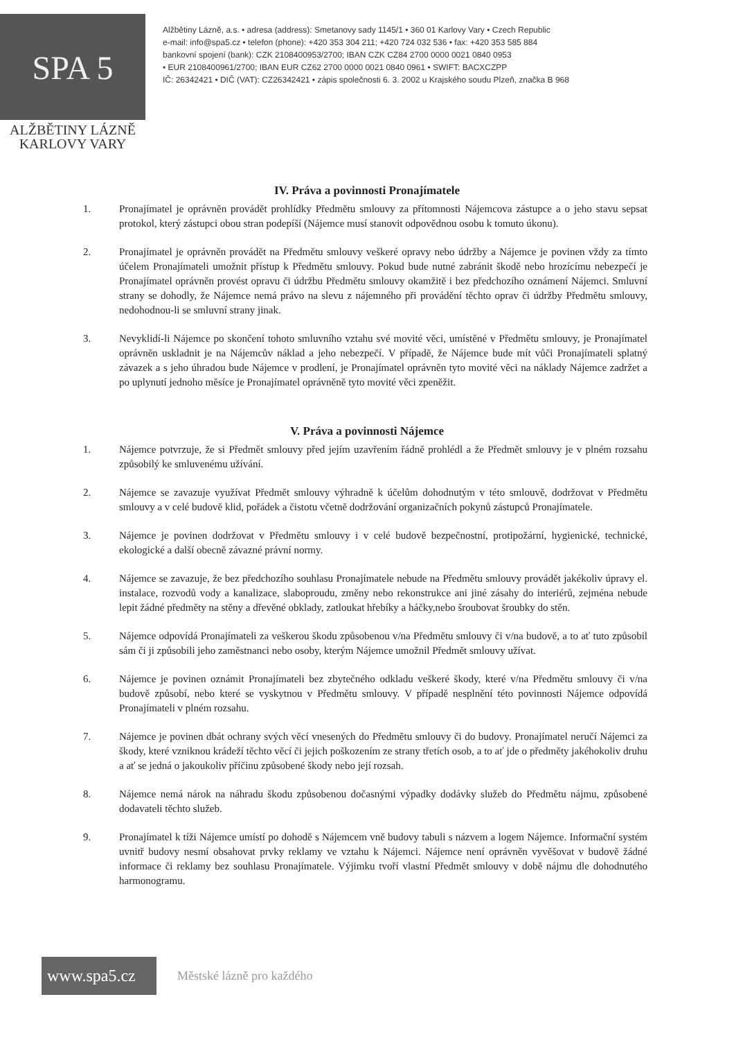SPA 5
ALŽBĚTINY LÁZNĚ
KARLOVY VARY
Alžbětiny Lázně, a.s. • adresa (address): Smetanovy sady 1145/1 • 360 01 Karlovy Vary • Czech Republic
e-mail: info@spa5.cz • telefon (phone): +420 353 304 211; +420 724 032 536 • fax: +420 353 585 884
bankovní spojení (bank): CZK 2108400953/2700; IBAN CZK CZ84 2700 0000 0021 0840 0953
• EUR 2108400961/2700; IBAN EUR CZ62 2700 0000 0021 0840 0961 • SWIFT: BACXCZPP
IČ: 26342421 • DIČ (VAT): CZ26342421 • zápis společnosti 6. 3. 2002 u Krajského soudu Plzeň, značka B 968
IV. Práva a povinnosti Pronajímatele
1. Pronajímatel je oprávněn provádět prohlídky Předmětu smlouvy za přítomnosti Nájemcova zástupce a o jeho stavu sepsat protokol, který zástupci obou stran podepíší (Nájemce musí stanovit odpovědnou osobu k tomuto úkonu).
2. Pronajímatel je oprávněn provádět na Předmětu smlouvy veškeré opravy nebo údržby a Nájemce je povinen vždy za tímto účelem Pronajímateli umožnit přístup k Předmětu smlouvy. Pokud bude nutné zabránit škodě nebo hrozícímu nebezpečí je Pronajímatel oprávněn provést opravu či údržbu Předmětu smlouvy okamžitě i bez předchozího oznámení Nájemci. Smluvní strany se dohodly, že Nájemce nemá právo na slevu z nájemného při provádění těchto oprav či údržby Předmětu smlouvy, nedohodnou-li se smluvní strany jinak.
3. Nevyklidí-li Nájemce po skončení tohoto smluvního vztahu své movité věci, umístěné v Předmětu smlouvy, je Pronajímatel oprávněn uskladnit je na Nájemcův náklad a jeho nebezpečí. V případě, že Nájemce bude mít vůči Pronajímateli splatný závazek a s jeho úhradou bude Nájemce v prodlení, je Pronajímatel oprávněn tyto movité věci na náklady Nájemce zadržet a po uplynutí jednoho měsíce je Pronajímatel oprávněně tyto movité věci zpeněžit.
V. Práva a povinnosti Nájemce
1. Nájemce potvrzuje, že si Předmět smlouvy před jejím uzavřením řádně prohlédl a že Předmět smlouvy je v plném rozsahu způsobilý ke smluvenému užívání.
2. Nájemce se zavazuje využívat Předmět smlouvy výhradně k účelům dohodnutým v této smlouvě, dodržovat v Předmětu smlouvy a v celé budově klid, pořádek a čistotu včetně dodržování organizačních pokynů zástupců Pronajímatele.
3. Nájemce je povinen dodržovat v Předmětu smlouvy i v celé budově bezpečnostní, protipožární, hygienické, technické, ekologické a další obecně závazné právní normy.
4. Nájemce se zavazuje, že bez předchozího souhlasu Pronajímatele nebude na Předmětu smlouvy provádět jakékoliv úpravy el. instalace, rozvodů vody a kanalizace, slaboproudu, změny nebo rekonstrukce ani jiné zásahy do interiérů, zejména nebude lepit žádné předměty na stěny a dřevěné obklady, zatloukat hřebíky a háčky,nebo šroubovat šroubky do stěn.
5. Nájemce odpovídá Pronajímateli za veškerou škodu způsobenou v/na Předmětu smlouvy či v/na budově, a to ať tuto způsobil sám či ji způsobili jeho zaměstnanci nebo osoby, kterým Nájemce umožnil Předmět smlouvy užívat.
6. Nájemce je povinen oznámit Pronajímateli bez zbytečného odkladu veškeré škody, které v/na Předmětu smlouvy či v/na budově způsobí, nebo které se vyskytnou v Předmětu smlouvy. V případě nesplnění této povinnosti Nájemce odpovídá Pronajímateli v plném rozsahu.
7. Nájemce je povinen dbát ochrany svých věcí vnesených do Předmětu smlouvy či do budovy. Pronajímatel neručí Nájemci za škody, které vzniknou krádeží těchto věcí či jejich poškozením ze strany třetích osob, a to ať jde o předměty jakéhokoliv druhu a ať se jedná o jakoukoliv příčinu způsobené škody nebo její rozsah.
8. Nájemce nemá nárok na náhradu škodu způsobenou dočasnými výpadky dodávky služeb do Předmětu nájmu, způsobené dodavateli těchto služeb.
9. Pronajímatel k tíži Nájemce umístí po dohodě s Nájemcem vně budovy tabuli s názvem a logem Nájemce. Informační systém uvnitř budovy nesmí obsahovat prvky reklamy ve vztahu k Nájemci. Nájemce není oprávněn vyvěšovat v budově žádné informace či reklamy bez souhlasu Pronajímatele. Výjimku tvoří vlastní Předmět smlouvy v době nájmu dle dohodnutého harmonogramu.
www.spa5.cz
Městské lázně pro každého